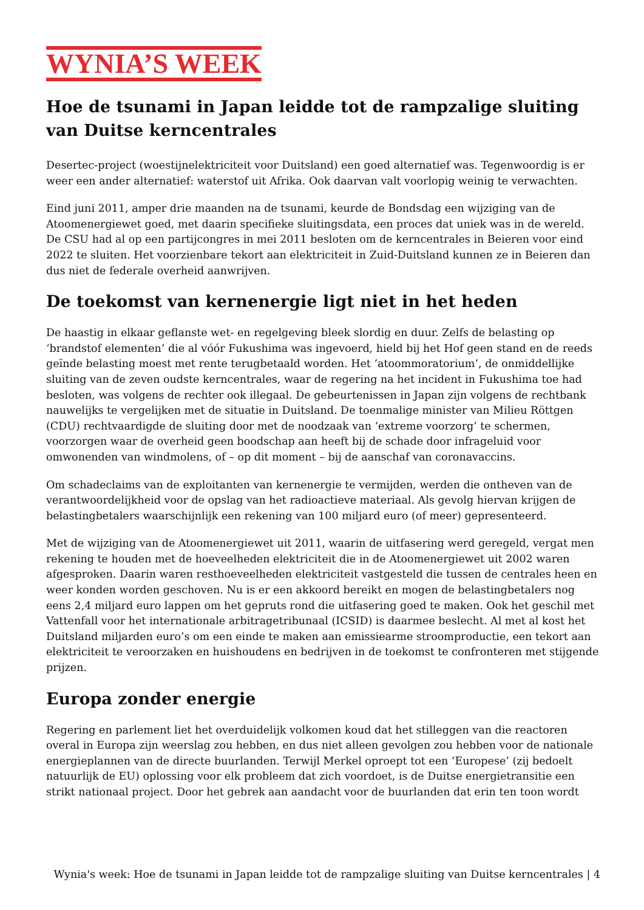WYNIA’S WEEK
Hoe de tsunami in Japan leidde tot de rampzalige sluiting van Duitse kerncentrales
Desertec-project (woestijnelektriciteit voor Duitsland) een goed alternatief was. Tegenwoordig is er weer een ander alternatief: waterstof uit Afrika. Ook daarvan valt voorlopig weinig te verwachten.
Eind juni 2011, amper drie maanden na de tsunami, keurde de Bondsdag een wijziging van de Atoomenergiewet goed, met daarin specifieke sluitingsdata, een proces dat uniek was in de wereld. De CSU had al op een partijcongres in mei 2011 besloten om de kerncentrales in Beieren voor eind 2022 te sluiten. Het voorzienbare tekort aan elektriciteit in Zuid-Duitsland kunnen ze in Beieren dan dus niet de federale overheid aanwrijven.
De toekomst van kernenergie ligt niet in het heden
De haastig in elkaar geflanste wet- en regelgeving bleek slordig en duur. Zelfs de belasting op ‘brandstof elementen’ die al vóór Fukushima was ingevoerd, hield bij het Hof geen stand en de reeds geïnde belasting moest met rente terugbetaald worden. Het ‘atoommoratorium’, de onmiddellijke sluiting van de zeven oudste kerncentrales, waar de regering na het incident in Fukushima toe had besloten, was volgens de rechter ook illegaal. De gebeurtenissen in Japan zijn volgens de rechtbank nauwelijks te vergelijken met de situatie in Duitsland. De toenmalige minister van Milieu Röttgen (CDU) rechtvaardigde de sluiting door met de noodzaak van ‘extreme voorzorg’ te schermen, voorzorgen waar de overheid geen boodschap aan heeft bij de schade door infrageluid voor omwonenden van windmolens, of – op dit moment – bij de aanschaf van coronavaccins.
Om schadeclaims van de exploitanten van kernenergie te vermijden, werden die ontheven van de verantwoordelijkheid voor de opslag van het radioactieve materiaal. Als gevolg hiervan krijgen de belastingbetalers waarschijnlijk een rekening van 100 miljard euro (of meer) gepresenteerd.
Met de wijziging van de Atoomenergiewet uit 2011, waarin de uitfasering werd geregeld, vergat men rekening te houden met de hoeveelheden elektriciteit die in de Atoomenergiewet uit 2002 waren afgesproken. Daarin waren resthoeveelheden elektriciteit vastgesteld die tussen de centrales heen en weer konden worden geschoven. Nu is er een akkoord bereikt en mogen de belastingbetalers nog eens 2,4 miljard euro lappen om het gepruts rond die uitfasering goed te maken. Ook het geschil met Vattenfall voor het internationale arbitragetribunaal (ICSID) is daarmee beslecht. Al met al kost het Duitsland miljarden euro’s om een einde te maken aan emissiearme stroomproductie, een tekort aan elektriciteit te veroorzaken en huishoudens en bedrijven in de toekomst te confronteren met stijgende prijzen.
Europa zonder energie
Regering en parlement liet het overduidelijk volkomen koud dat het stilleggen van die reactoren overal in Europa zijn weerslag zou hebben, en dus niet alleen gevolgen zou hebben voor de nationale energieplannen van de directe buurlanden. Terwijl Merkel oproept tot een ‘Europese’ (zij bedoelt natuurlijk de EU) oplossing voor elk probleem dat zich voordoet, is de Duitse energietransitie een strikt nationaal project. Door het gebrek aan aandacht voor de buurlanden dat erin ten toon wordt
Wynia's week: Hoe de tsunami in Japan leidde tot de rampzalige sluiting van Duitse kerncentrales | 4